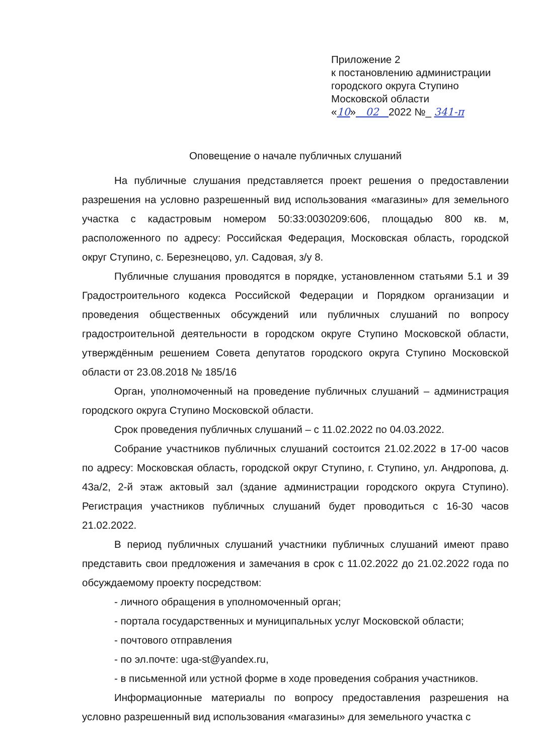Приложение 2
к постановлению администрации
городского округа Ступино
Московской области
«10» 02 2022 №_ 341-п
Оповещение о начале публичных слушаний
На публичные слушания представляется проект решения о предоставлении разрешения на условно разрешенный вид использования «магазины» для земельного участка с кадастровым номером 50:33:0030209:606, площадью 800 кв. м, расположенного по адресу: Российская Федерация, Московская область, городской округ Ступино, с. Березнецово, ул. Садовая, з/у 8.
Публичные слушания проводятся в порядке, установленном статьями 5.1 и 39 Градостроительного кодекса Российской Федерации и Порядком организации и проведения общественных обсуждений или публичных слушаний по вопросу градостроительной деятельности в городском округе Ступино Московской области, утверждённым решением Совета депутатов городского округа Ступино Московской области от 23.08.2018 № 185/16
Орган, уполномоченный на проведение публичных слушаний – администрация городского округа Ступино Московской области.
Срок проведения публичных слушаний – с 11.02.2022 по 04.03.2022.
Собрание участников публичных слушаний состоится 21.02.2022 в 17-00 часов по адресу: Московская область, городской округ Ступино, г. Ступино, ул. Андропова, д. 43а/2, 2-й этаж актовый зал (здание администрации городского округа Ступино). Регистрация участников публичных слушаний будет проводиться с 16-30 часов 21.02.2022.
В период публичных слушаний участники публичных слушаний имеют право представить свои предложения и замечания в срок с 11.02.2022 до 21.02.2022 года по обсуждаемому проекту посредством:
- личного обращения в уполномоченный орган;
- портала государственных и муниципальных услуг Московской области;
- почтового отправления
- по эл.почте: uga-st@yandex.ru,
- в письменной или устной форме в ходе проведения собрания участников.
Информационные материалы по вопросу предоставления разрешения на условно разрешенный вид использования «магазины» для земельного участка с